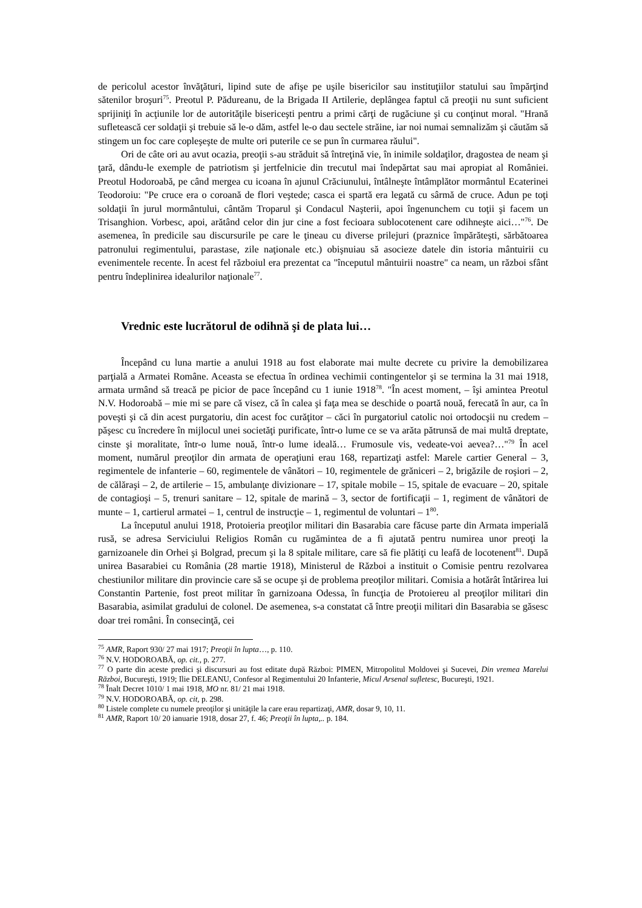de pericolul acestor învăţături, lipind sute de afişe pe uşile bisericilor sau instituţiilor statului sau împărţind sătenilor broşuri<sup>75</sup>. Preotul P. Pădureanu, de la Brigada II Artilerie, deplângea faptul că preoţii nu sunt suficient sprijiniţi în acţiunile lor de autorităţile bisericeşti pentru a primi cărţi de rugăciune şi cu conţinut moral. "Hrană sufletească cer soldaţii şi trebuie să le-o dăm, astfel le-o dau sectele străine, iar noi numai semnalizăm şi căutăm să stingem un foc care copleşeşte de multe ori puterile ce se pun în curmarea răului".
Ori de câte ori au avut ocazia, preoţii s-au străduit să întreţină vie, în inimile soldaţilor, dragostea de neam şi ţară, dându-le exemple de patriotism şi jertfelnicie din trecutul mai îndepărtat sau mai apropiat al României. Preotul Hodoroabă, pe când mergea cu icoana în ajunul Crăciunului, întâlneşte întâmplător mormântul Ecaterinei Teodoroiu: "Pe cruce era o coroană de flori veştede; casca ei spartă era legată cu sârmă de cruce. Adun pe toţi soldaţii în jurul mormântului, cântăm Troparul şi Condacul Naşterii, apoi îngenunchem cu toţii şi facem un Trisanghion. Vorbesc, apoi, arătând celor din jur cine a fost fecioara sublocotenent care odihneşte aici…"<sup>76</sup>. De asemenea, în predicile sau discursurile pe care le ţineau cu diverse prilejuri (praznice împărăteşti, sărbătoarea patronului regimentului, parastase, zile naţionale etc.) obişnuiau să asocieze datele din istoria mântuirii cu evenimentele recente. În acest fel războiul era prezentat ca "începutul mântuirii noastre" ca neam, un război sfânt pentru îndeplinirea idealurilor naţionale<sup>77</sup>.
Vrednic este lucrătorul de odihnă şi de plata lui…
Începând cu luna martie a anului 1918 au fost elaborate mai multe decrete cu privire la demobilizarea parţială a Armatei Române. Aceasta se efectua în ordinea vechimii contingentelor şi se termina la 31 mai 1918, armata urmând să treacă pe picior de pace începând cu 1 iunie 1918<sup>78</sup>. "În acest moment, – îşi amintea Preotul N.V. Hodoroabă – mie mi se pare că visez, că în calea şi faţa mea se deschide o poartă nouă, ferecată în aur, ca în poveşti şi că din acest purgatoriu, din acest foc curăţitor – căci în purgatoriul catolic noi ortodocşii nu credem – păşesc cu încredere în mijlocul unei societăţi purificate, într-o lume ce se va arăta pătrunsă de mai multă dreptate, cinste şi moralitate, într-o lume nouă, într-o lume ideală… Frumosule vis, vedeate-voi aevea?…"<sup>79</sup> În acel moment, numărul preoţilor din armata de operaţiuni erau 168, repartizaţi astfel: Marele cartier General – 3, regimentele de infanterie – 60, regimentele de vânători – 10, regimentele de grăniceri – 2, brigăzile de roşiori – 2, de călăraşi – 2, de artilerie – 15, ambulanţe divizionare – 17, spitale mobile – 15, spitale de evacuare – 20, spitale de contagioşi – 5, trenuri sanitare – 12, spitale de marină – 3, sector de fortificaţii – 1, regiment de vânători de munte – 1, cartierul armatei – 1, centrul de instrucţie – 1, regimentul de voluntari – 1<sup>80</sup>.
La începutul anului 1918, Protoieria preoţilor militari din Basarabia care făcuse parte din Armata imperială rusă, se adresa Serviciului Religios Român cu rugămintea de a fi ajutată pentru numirea unor preoţi la garnizoanele din Orhei şi Bolgrad, precum şi la 8 spitale militare, care să fie plătiţi cu leafă de locotenent<sup>81</sup>. După unirea Basarabiei cu România (28 martie 1918), Ministerul de Război a instituit o Comisie pentru rezolvarea chestiunilor militare din provincie care să se ocupe şi de problema preoţilor militari. Comisia a hotărât întărirea lui Constantin Partenie, fost preot militar în garnizoana Odessa, în funcţia de Protoiereu al preoţilor militari din Basarabia, asimilat gradului de colonel. De asemenea, s-a constatat că între preoţii militari din Basarabia se găsesc doar trei români. În consecinţă, cei
<sup>75</sup> AMR, Raport 930/ 27 mai 1917; Preoţii în lupta…, p. 110.
<sup>76</sup> N.V. HODOROABĂ, op. cit., p. 277.
<sup>77</sup> O parte din aceste predici şi discursuri au fost editate după Război: PIMEN, Mitropolitul Moldovei şi Sucevei, Din vremea Marelui Război, Bucureşti, 1919; Ilie DELEANU, Confesor al Regimentului 20 Infanterie, Micul Arsenal sufletesc, Bucureşti, 1921.
<sup>78</sup> Înalt Decret 1010/ 1 mai 1918, MO nr. 81/ 21 mai 1918.
<sup>79</sup> N.V. HODOROABĂ, op. cit, p. 298.
<sup>80</sup> Listele complete cu numele preoţilor şi unităţile la care erau repartizaţi, AMR, dosar 9, 10, 11.
<sup>81</sup> AMR, Raport 10/ 20 ianuarie 1918, dosar 27, f. 46; Preoţii în lupta,.. p. 184.